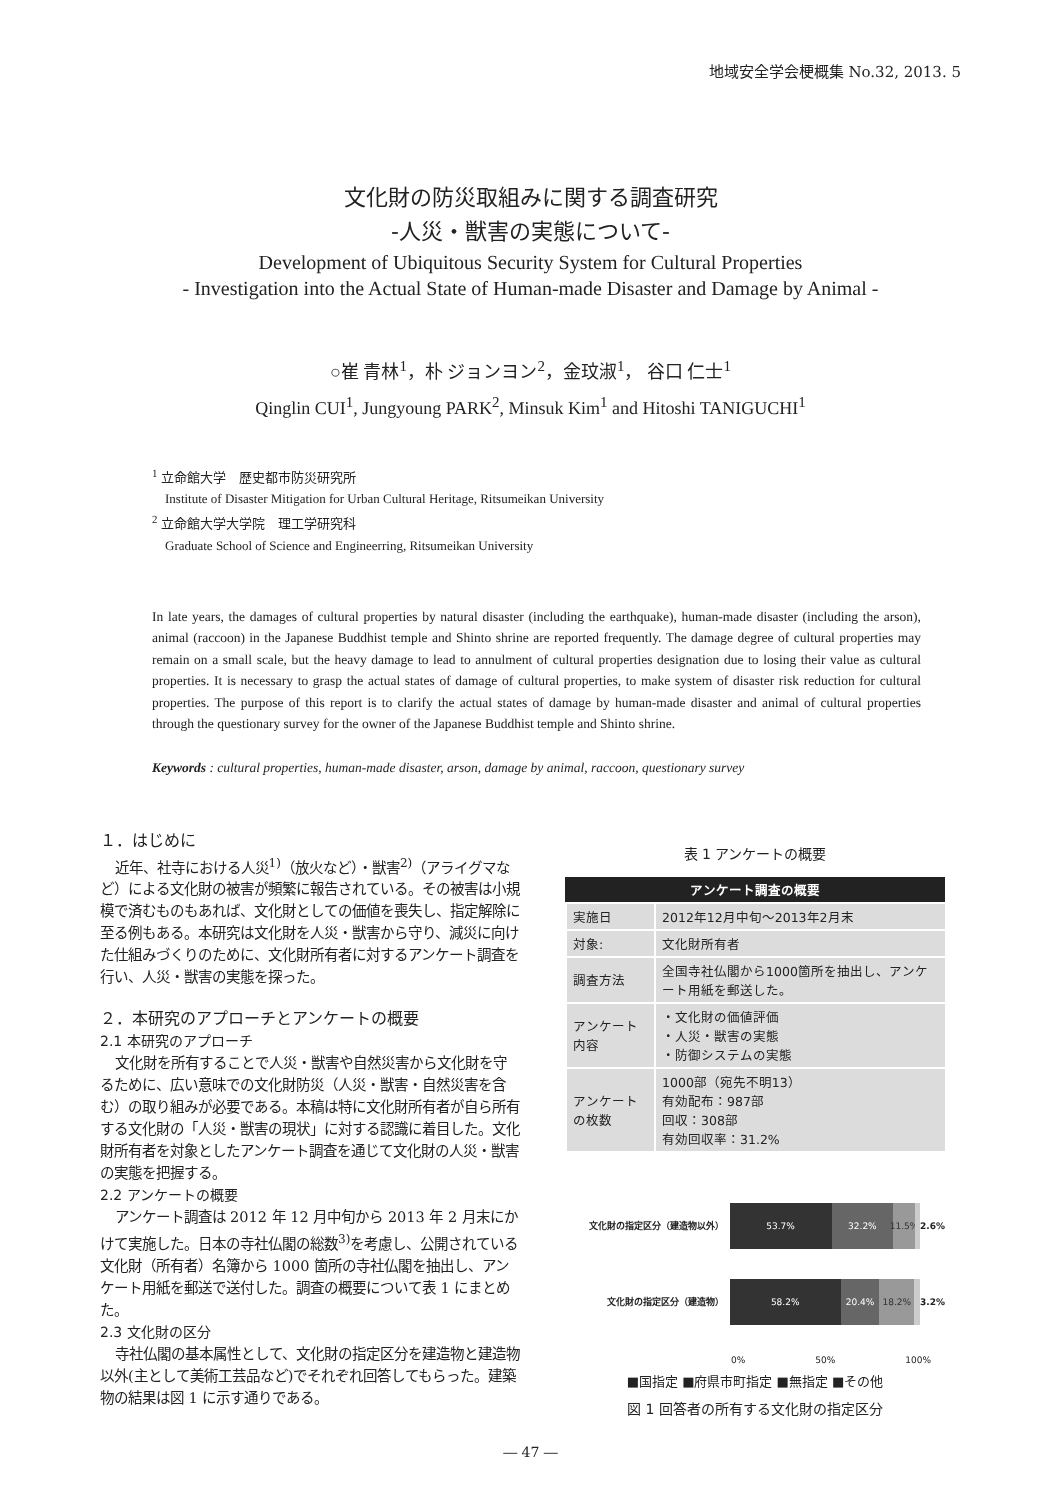地域安全学会梗概集 No.32, 2013. 5
文化財の防災取組みに関する調査研究
-人災・獣害の実態について-
Development of Ubiquitous Security System for Cultural Properties
- Investigation into the Actual State of Human-made Disaster and Damage by Animal -
○崔 青林<sup>1</sup>，朴 ジョンヨン<sup>2</sup>，金玟淑<sup>1</sup>， 谷口 仁士<sup>1</sup>
Qinglin CUI<sup>1</sup>, Jungyoung PARK<sup>2</sup>, Minsuk Kim<sup>1</sup> and Hitoshi TANIGUCHI<sup>1</sup>
<sup>1</sup> 立命館大学　歴史都市防災研究所
Institute of Disaster Mitigation for Urban Cultural Heritage, Ritsumeikan University
<sup>2</sup> 立命館大学大学院　理工学研究科
Graduate School of Science and Engineerring, Ritsumeikan University
In late years, the damages of cultural properties by natural disaster (including the earthquake), human-made disaster (including the arson), animal (raccoon) in the Japanese Buddhist temple and Shinto shrine are reported frequently. The damage degree of cultural properties may remain on a small scale, but the heavy damage to lead to annulment of cultural properties designation due to losing their value as cultural properties. It is necessary to grasp the actual states of damage of cultural properties, to make system of disaster risk reduction for cultural properties. The purpose of this report is to clarify the actual states of damage by human-made disaster and animal of cultural properties through the questionary survey for the owner of the Japanese Buddhist temple and Shinto shrine.
Keywords : cultural properties, human-made disaster, arson, damage by animal, raccoon, questionary survey
１．はじめに
近年、社寺における人災<sup>1)</sup>（放火など）・獣害<sup>2)</sup>（アライグマなど）による文化財の被害が頻繁に報告されている。その被害は小規模で済むものもあれば、文化財としての価値を喪失し、指定解除に至る例もある。本研究は文化財を人災・獣害から守り、減災に向けた仕組みづくりのために、文化財所有者に対するアンケート調査を行い、人災・獣害の実態を探った。
２．本研究のアプローチとアンケートの概要
2.1 本研究のアプローチ
文化財を所有することで人災・獣害や自然災害から文化財を守るために、広い意味での文化財防災（人災・獣害・自然災害を含む）の取り組みが必要である。本稿は特に文化財所有者が自ら所有する文化財の「人災・獣害の現状」に対する認識に着目した。文化財所有者を対象としたアンケート調査を通じて文化財の人災・獣害の実態を把握する。
2.2 アンケートの概要
アンケート調査は 2012 年 12 月中旬から 2013 年 2 月末にかけて実施した。日本の寺社仏閣の総数<sup>3)</sup>を考慮し、公開されている文化財（所有者）名簿から 1000 箇所の寺社仏閣を抽出し、アンケート用紙を郵送で送付した。調査の概要について表 1 にまとめた。
2.3 文化財の区分
寺社仏閣の基本属性として、文化財の指定区分を建造物と建造物以外(主として美術工芸品など)でそれぞれ回答してもらった。建築物の結果は図 1 に示す通りである。
表 1 アンケートの概要
| アンケート調査の概要 | |
| --- | --- |
| 実施日 | 2012年12月中旬～2013年2月末 |
| 対象: | 文化財所有者 |
| 調査方法 | 全国寺社仏閣から1000箇所を抽出し、アンケート用紙を郵送した。 |
| アンケート内容 | ・文化財の価値評価 ・人災・獣害の実態 ・防御システムの実態 |
| アンケートの枚数 | 1000部（宛先不明13） 有効配布：987部 回収：308部 有効回収率：31.2% |
文化財の指定区分（建造物以外）
53.7% 32.2% 11.5% 2.6%
文化財の指定区分（建造物）
58.2% 20.4% 18.2% 3.2%
0% 50% 100%
■国指定 ■府県市町指定 ■無指定 ■その他
図 1 回答者の所有する文化財の指定区分
― 47 ―